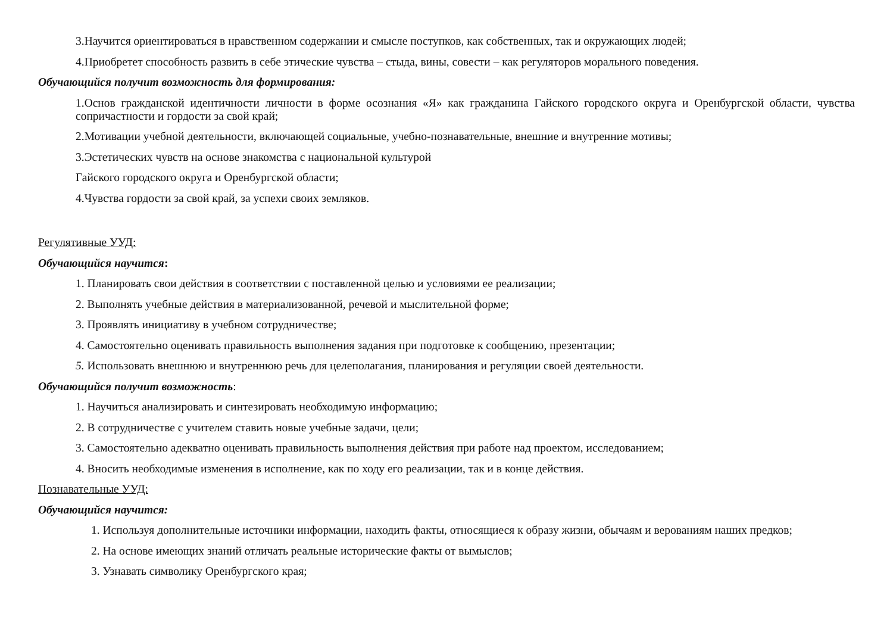3.Научится ориентироваться в нравственном содержании и смысле поступков, как собственных, так и окружающих людей;
4.Приобретет способность развить в себе этические чувства – стыда, вины, совести – как регуляторов морального поведения.
Обучающийся получит возможность для формирования:
1.Основ гражданской идентичности личности в форме осознания «Я» как гражданина Гайского городского округа и Оренбургской области, чувства сопричастности и гордости за свой край;
2.Мотивации учебной деятельности, включающей социальные, учебно-познавательные, внешние и внутренние мотивы;
3.Эстетических чувств на основе знакомства с национальной культурой
Гайского городского округа и Оренбургской области;
4.Чувства гордости за свой край, за успехи своих земляков.
Регулятивные УУД:
Обучающийся научится:
1. Планировать свои действия в соответствии с поставленной целью и условиями ее реализации;
2. Выполнять учебные действия в материализованной, речевой и мыслительной форме;
3. Проявлять инициативу в учебном сотрудничестве;
4. Самостоятельно оценивать правильность выполнения задания при подготовке к сообщению, презентации;
5. Использовать внешнюю и внутреннюю речь для целеполагания, планирования и регуляции своей деятельности.
Обучающийся получит возможность:
1. Научиться анализировать и синтезировать необходимую информацию;
2. В сотрудничестве с учителем ставить новые учебные задачи, цели;
3. Самостоятельно адекватно оценивать правильность выполнения действия при работе над проектом, исследованием;
4. Вносить необходимые изменения в исполнение, как по ходу его реализации, так и в конце действия.
Познавательные УУД:
Обучающийся научится:
1. Используя дополнительные источники информации, находить факты, относящиеся к образу жизни, обычаям и верованиям наших предков;
2. На основе имеющих знаний отличать реальные исторические факты от вымыслов;
3. Узнавать символику Оренбургского края;